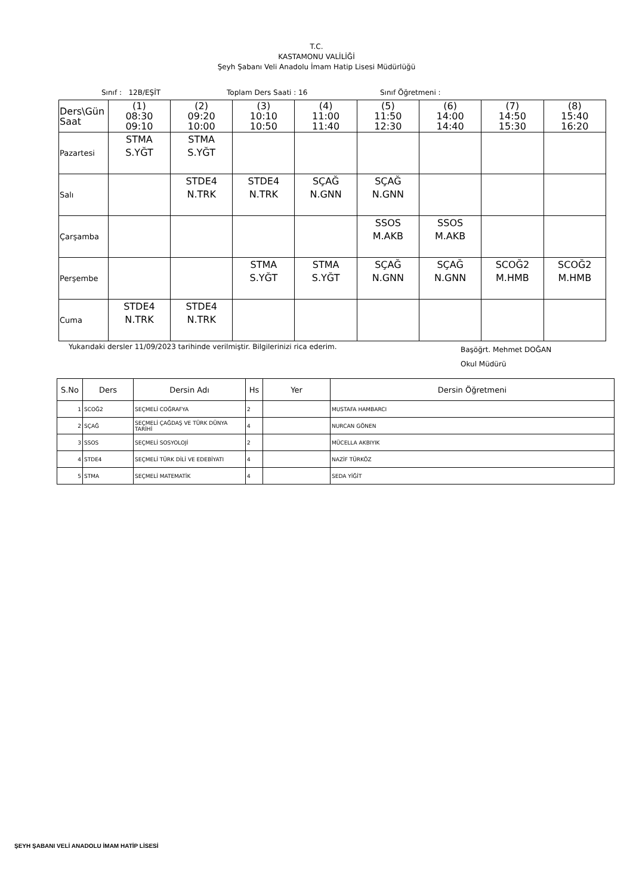T.C.
KASTAMONU VALİLİĞİ
Şeyh Şabanı Veli Anadolu İmam Hatip Lisesi Müdürlüğü
Sınıf : 12B/EŞİT Toplam Ders Saati : 16 Sınıf Öğretmeni :
| Ders\Gün Saat | (1) 08:30 09:10 | (2) 09:20 10:00 | (3) 10:10 10:50 | (4) 11:00 11:40 | (5) 11:50 12:30 | (6) 14:00 14:40 | (7) 14:50 15:30 | (8) 15:40 16:20 |
| Pazartesi | STMA S.YĞT | STMA S.YĞT | | | | | | |
| Salı | | STDE4 N.TRK | STDE4 N.TRK | SÇAĞ N.GNN | SÇAĞ N.GNN | | | |
| Çarşamba | | | | | SSOS M.AKB | SSOS M.AKB | | |
| Perşembe | | | STMA S.YĞT | STMA S.YĞT | SÇAĞ N.GNN | SÇAĞ N.GNN | SCOĞ2 M.HMB | SCOĞ2 M.HMB |
| Cuma | STDE4 N.TRK | STDE4 N.TRK | | | | | | |
Yukarıdaki dersler 11/09/2023 tarihinde verilmiştir. Bilgilerinizi rica ederim.
Başöğrt. Mehmet DOĞAN
Okul Müdürü
| S.No | Ders | Dersin Adı | Hs | Yer | Dersin Öğretmeni |
| --- | --- | --- | --- | --- | --- |
| 1 | SCOĞ2 | SEÇMELİ COĞRAFYA | 2 | | MUSTAFA HAMBARCI |
| 2 | SÇAĞ | SEÇMELİ ÇAĞDAŞ VE TÜRK DÜNYA TARİHİ | 4 | | NURCAN GÖNEN |
| 3 | SSOS | SEÇMELİ SOSYOLOJİ | 2 | | MÜCELLA AKBIYIK |
| 4 | STDE4 | SEÇMELİ TÜRK DİLİ VE EDEBİYATI | 4 | | NAZİF TÜRKÖZ |
| 5 | STMA | SEÇMELİ MATEMATİK | 4 | | SEDA YİĞİT |
ŞEYH ŞABANI VELİ ANADOLU İMAM HATİP LİSESİ